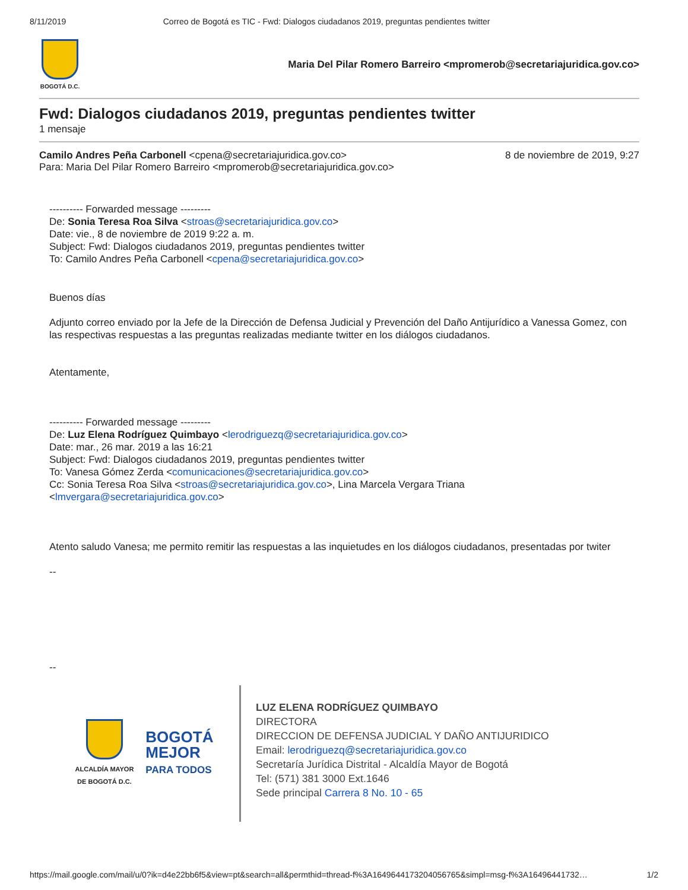8/11/2019 Correo de Bogotá es TIC - Fwd: Dialogos ciudadanos 2019, preguntas pendientes twitter
BOGOTÁ D.C.
Maria Del Pilar Romero Barreiro <mpromerob@secretariajuridica.gov.co>
Fwd: Dialogos ciudadanos 2019, preguntas pendientes twitter
1 mensaje
Camilo Andres Peña Carbonell <cpena@secretariajuridica.gov.co>
Para: Maria Del Pilar Romero Barreiro <mpromerob@secretariajuridica.gov.co>
8 de noviembre de 2019, 9:27
---------- Forwarded message ---------
De: Sonia Teresa Roa Silva <stroas@secretariajuridica.gov.co>
Date: vie., 8 de noviembre de 2019 9:22 a. m.
Subject: Fwd: Dialogos ciudadanos 2019, preguntas pendientes twitter
To: Camilo Andres Peña Carbonell <cpena@secretariajuridica.gov.co>
Buenos días
Adjunto correo enviado por la Jefe de la Dirección de Defensa Judicial y Prevención del Daño Antijurídico a Vanessa Gomez, con las respectivas respuestas a las preguntas realizadas mediante twitter en los diálogos ciudadanos.
Atentamente,
---------- Forwarded message ---------
De: Luz Elena Rodríguez Quimbayo <lerodriguezq@secretariajuridica.gov.co>
Date: mar., 26 mar. 2019 a las 16:21
Subject: Fwd: Dialogos ciudadanos 2019, preguntas pendientes twitter
To: Vanesa Gómez Zerda <comunicaciones@secretariajuridica.gov.co>
Cc: Sonia Teresa Roa Silva <stroas@secretariajuridica.gov.co>, Lina Marcela Vergara Triana <lmvergara@secretariajuridica.gov.co>
Atento saludo Vanesa; me permito remitir las respuestas a las inquietudes en los diálogos ciudadanos, presentadas por twiter
--
--
ALCALDÍA MAYOR
DE BOGOTÁ D.C.
BOGOTÁ
MEJOR
PARA TODOS
LUZ ELENA RODRÍGUEZ QUIMBAYO
DIRECTORA
DIRECCION DE DEFENSA JUDICIAL Y DAÑO ANTIJURIDICO
Email: lerodriguezq@secretariajuridica.gov.co
Secretaría Jurídica Distrital - Alcaldía Mayor de Bogotá
Tel: (571) 381 3000 Ext.1646
Sede principal Carrera 8 No. 10 - 65
https://mail.google.com/mail/u/0?ik=d4e22bb6f5&view=pt&search=all&permthid=thread-f%3A1649644173204056765&simpl=msg-f%3A16496441732… 1/2